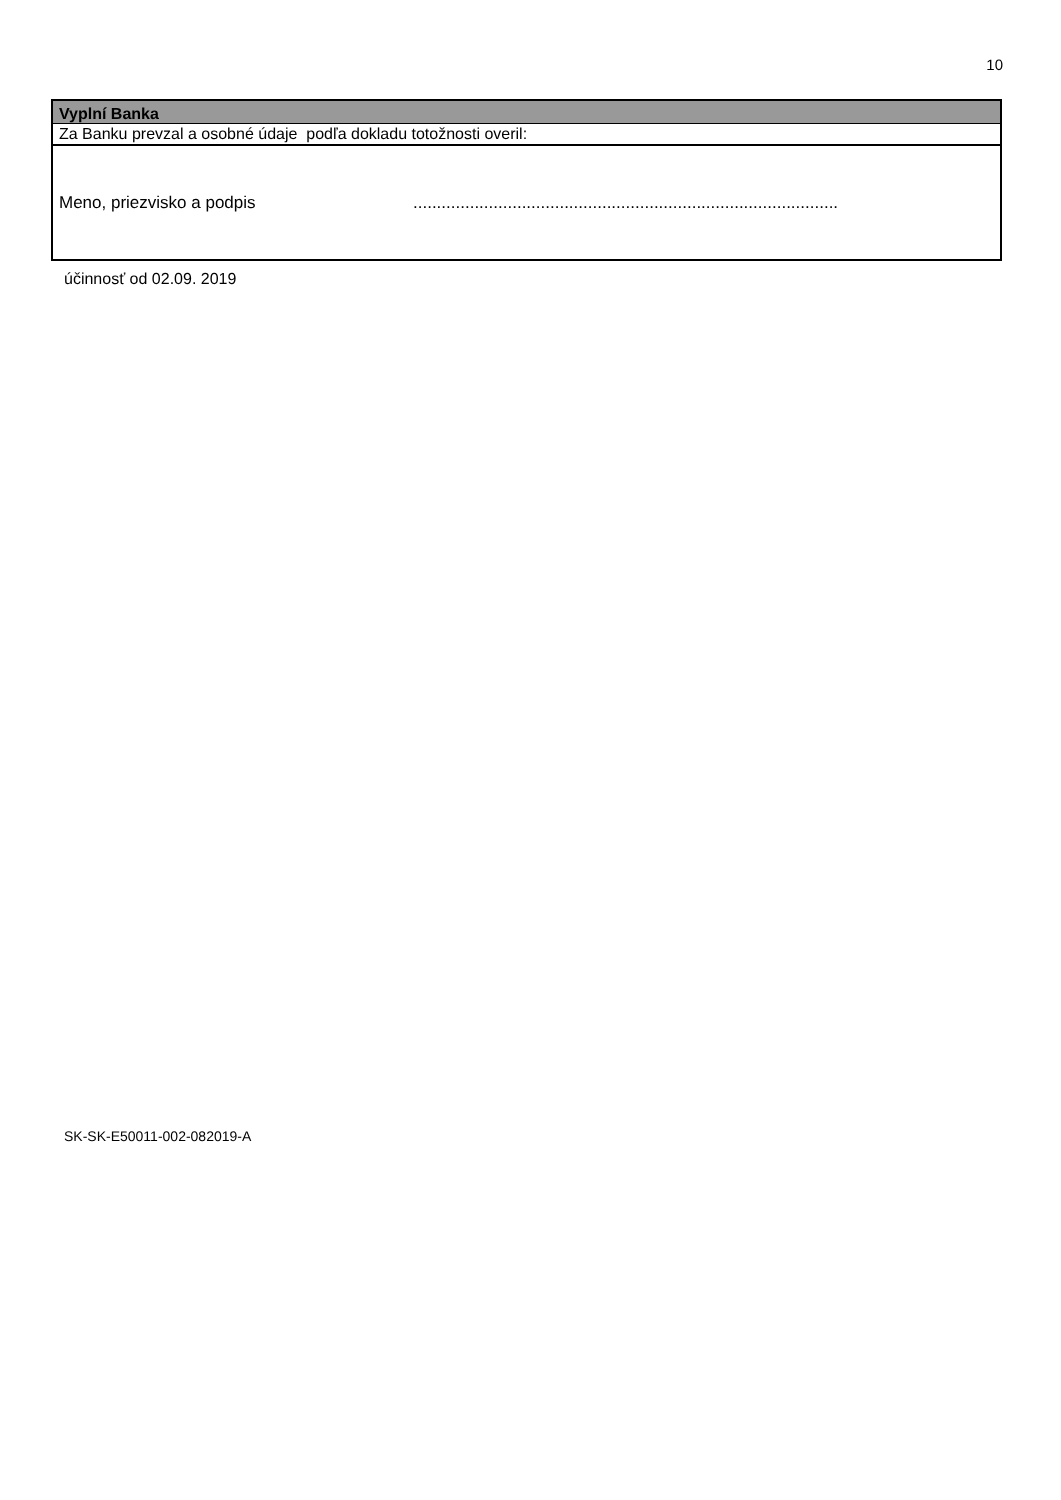10
Vyplní Banka
Za Banku prevzal a osobné údaje podľa dokladu totožnosti overil:
Meno, priezvisko a podpis ..........................................................................................
účinnosť od 02.09. 2019
SK-SK-E50011-002-082019-A